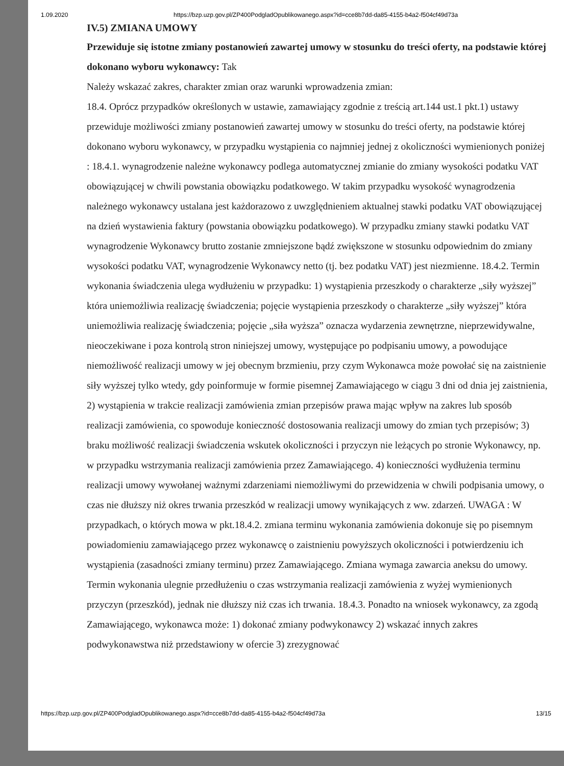1.09.2020 https://bzp.uzp.gov.pl/ZP400PodgladOpublikowanego.aspx?id=cce8b7dd-da85-4155-b4a2-f504cf49d73a
IV.5) ZMIANA UMOWY
Przewiduje się istotne zmiany postanowień zawartej umowy w stosunku do treści oferty, na podstawie której dokonano wyboru wykonawcy: Tak
Należy wskazać zakres, charakter zmian oraz warunki wprowadzenia zmian:
18.4. Oprócz przypadków określonych w ustawie, zamawiający zgodnie z treścią art.144 ust.1 pkt.1) ustawy przewiduje możliwości zmiany postanowień zawartej umowy w stosunku do treści oferty, na podstawie której dokonano wyboru wykonawcy, w przypadku wystąpienia co najmniej jednej z okoliczności wymienionych poniżej : 18.4.1. wynagrodzenie należne wykonawcy podlega automatycznej zmianie do zmiany wysokości podatku VAT obowiązującej w chwili powstania obowiązku podatkowego. W takim przypadku wysokość wynagrodzenia należnego wykonawcy ustalana jest każdorazowo z uwzględnieniem aktualnej stawki podatku VAT obowiązującej na dzień wystawienia faktury (powstania obowiązku podatkowego). W przypadku zmiany stawki podatku VAT wynagrodzenie Wykonawcy brutto zostanie zmniejszone bądź zwiększone w stosunku odpowiednim do zmiany wysokości podatku VAT, wynagrodzenie Wykonawcy netto (tj. bez podatku VAT) jest niezmienne. 18.4.2. Termin wykonania świadczenia ulega wydłużeniu w przypadku: 1) wystąpienia przeszkody o charakterze „siły wyższej” która uniemożliwia realizację świadczenia; pojęcie wystąpienia przeszkody o charakterze „siły wyższej” która uniemożliwia realizację świadczenia; pojęcie „siła wyższa” oznacza wydarzenia zewnętrzne, nieprzewidywalne, nieoczekiwane i poza kontrolą stron niniejszej umowy, występujące po podpisaniu umowy, a powodujące niemożliwość realizacji umowy w jej obecnym brzmieniu, przy czym Wykonawca może powołać się na zaistnienie siły wyższej tylko wtedy, gdy poinformuje w formie pisemnej Zamawiającego w ciągu 3 dni od dnia jej zaistnienia, 2) wystąpienia w trakcie realizacji zamówienia zmian przepisów prawa mając wpływ na zakres lub sposób realizacji zamówienia, co spowoduje konieczność dostosowania realizacji umowy do zmian tych przepisów; 3) braku możliwość realizacji świadczenia wskutek okoliczności i przyczyn nie leżących po stronie Wykonawcy, np. w przypadku wstrzymania realizacji zamówienia przez Zamawiającego. 4) konieczności wydłużenia terminu realizacji umowy wywołanej ważnymi zdarzeniami niemożliwymi do przewidzenia w chwili podpisania umowy, o czas nie dłuższy niż okres trwania przeszkód w realizacji umowy wynikających z ww. zdarzeń. UWAGA : W przypadkach, o których mowa w pkt.18.4.2. zmiana terminu wykonania zamówienia dokonuje się po pisemnym powiadomieniu zamawiającego przez wykonawcę o zaistnieniu powyższych okoliczności i potwierdzeniu ich wystąpienia (zasadności zmiany terminu) przez Zamawiającego. Zmiana wymaga zawarcia aneksu do umowy. Termin wykonania ulegnie przedłużeniu o czas wstrzymania realizacji zamówienia z wyżej wymienionych przyczyn (przeszkód), jednak nie dłuższy niż czas ich trwania. 18.4.3. Ponadto na wniosek wykonawcy, za zgodą Zamawiającego, wykonawca może: 1) dokonać zmiany podwykonawcy 2) wskazać innych zakres podwykonawstwa niż przedstawiony w ofercie 3) zrezygnować
https://bzp.uzp.gov.pl/ZP400PodgladOpublikowanego.aspx?id=cce8b7dd-da85-4155-b4a2-f504cf49d73a 13/15